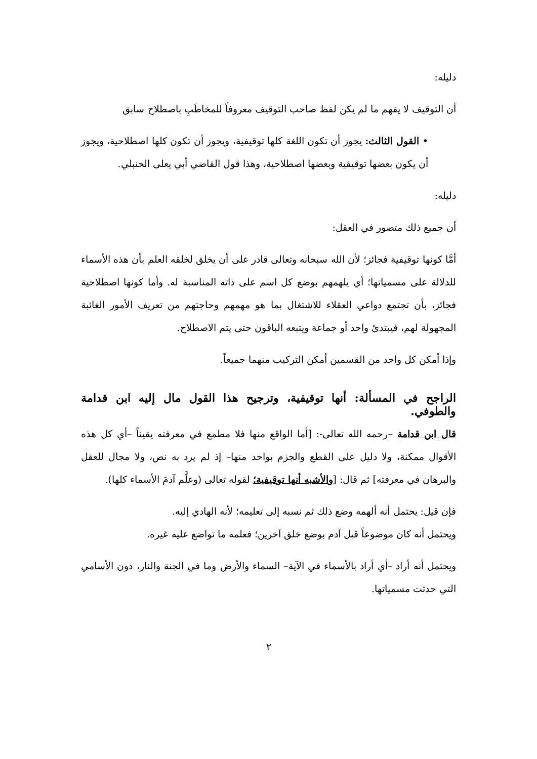دليله:
أن التوقيف لا يفهم ما لم يكن لفظ صاحب التوقيف معروفاً للمخاطَبِ باصطلاح سابق
• القول الثالث: يجوز أن تكون اللغة كلها توقيفية، ويجوز أن تكون كلها اصطلاحية، ويجوز أن يكون بعضها توقيفية وبعضها اصطلاحية، وهذا قول القاضي أبي يعلى الحنبلي.
دليله:
أن جميع ذلك متصور في العقل:
أمَّا كونها توقيفية فجائز؛ لأن الله سبحانه وتعالى قادر على أن يخلق لخلقه العلم بأن هذه الأسماء للدلالة على مسمياتها؛ أي يلهمهم بوضع كل اسم على ذاته المناسبة له. وأما كونها اصطلاحية فجائز، بأن تجتمع دواعي العقلاء للاشتغال بما هو مهمهم وحاجتهم من تعريف الأمور الغائبة المجهولة لهم، فيبتدئ واحد أو جماعة ويتبعه الباقون حتى يتم الاصطلاح.
وإذا أمكن كل واحد من القسمين أمكن التركيب منهما جميعاً.
الراجح في المسألة: أنها توقيفية، وترجيح هذا القول مال إليه ابن قدامة والطوفي.
قال ابن قدامة –رحمه الله تعالى-: [أما الواقع منها فلا مطمع في معرفته يقيناً –أي كل هذه الأقوال ممكنة، ولا دليل على القطع والجزم بواحد منها– إذ لم يرد به نص، ولا مجال للعقل والبرهان في معرفته] ثم قال: [والأشبه أنها توقيفية؛ لقوله تعالى (وعلَّم آدمَ الأسماء كلها).
فإن قيل: يحتمل أنه ألهمه وضع ذلك ثم نسبه إلى تعليمه؛ لأنه الهادي إليه.
ويحتمل أنه كان موضوعاً قبل آدم بوضع خلق آخرين؛ فعلمه ما تواضع عليه غيره.
ويحتمل أنه أراد –أي أراد بالأسماء في الآية– السماء والأرض وما في الجنة والنار، دون الأسامي التي حدثت مسمياتها.
٢